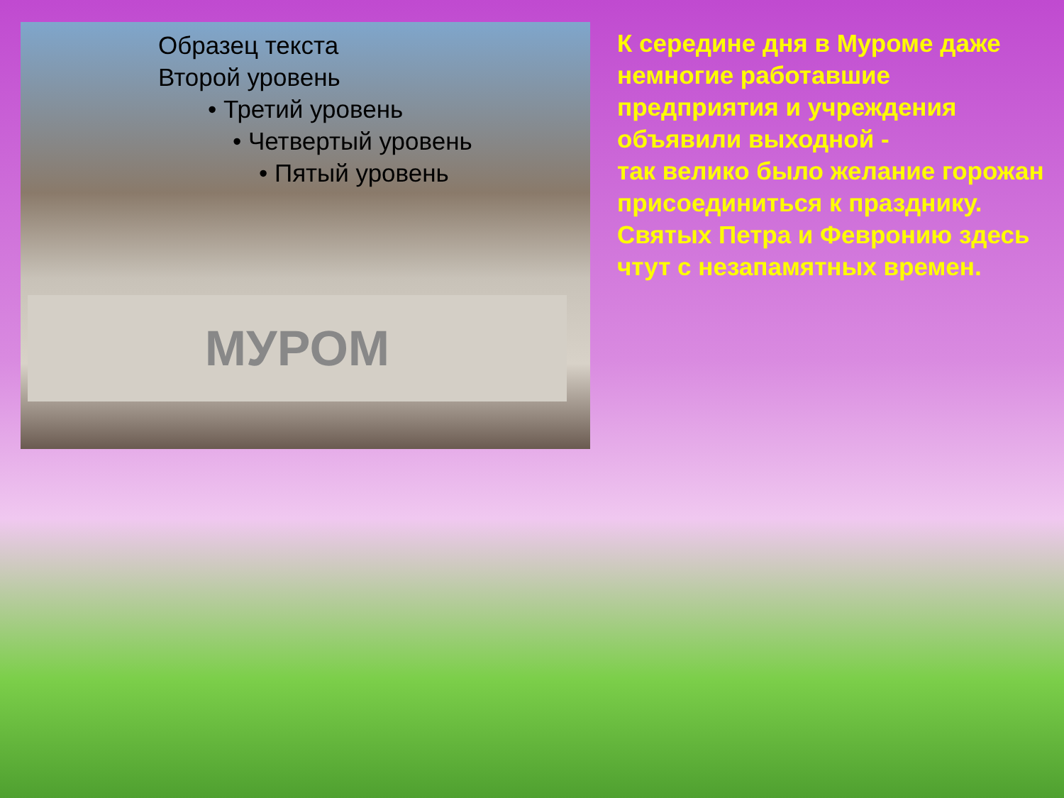Образец текста
Второй уровень
• Третий уровень
• Четвертый уровень
• Пятый уровень
МУРОМ
К середине дня в Муроме даже немногие работавшие предприятия и учреждения объявили выходной -
так велико было желание горожан присоединиться к празднику.
Святых Петра и Февронию здесь чтут с незапамятных времен.